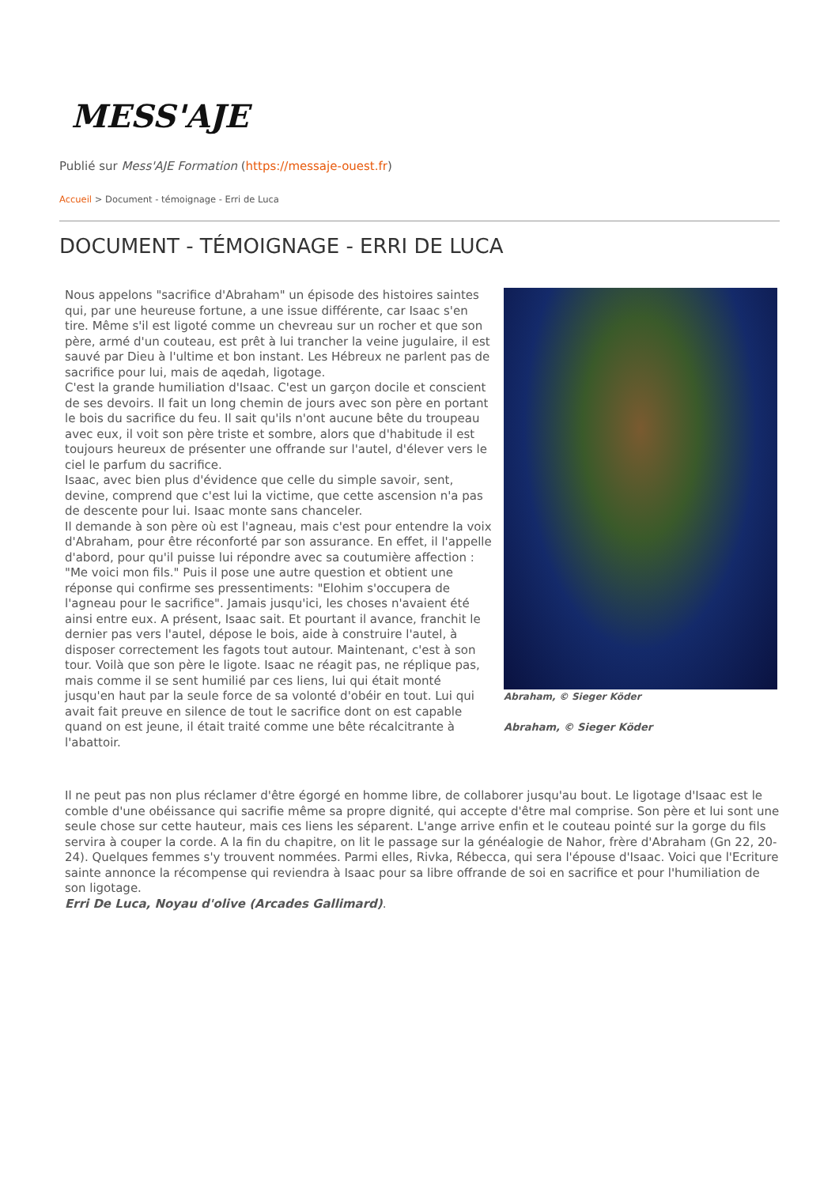MESS'AJE
Publié sur Mess'AJE Formation (https://messaje-ouest.fr)
Accueil > Document - témoignage - Erri de Luca
DOCUMENT - TÉMOIGNAGE - ERRI DE LUCA
Nous appelons "sacrifice d'Abraham" un épisode des histoires saintes qui, par une heureuse fortune, a une issue différente, car Isaac s'en tire. Même s'il est ligoté comme un chevreau sur un rocher et que son père, armé d'un couteau, est prêt à lui trancher la veine jugulaire, il est sauvé par Dieu à l'ultime et bon instant. Les Hébreux ne parlent pas de sacrifice pour lui, mais de aqedah, ligotage.
C'est la grande humiliation d'Isaac. C'est un garçon docile et conscient de ses devoirs. Il fait un long chemin de jours avec son père en portant le bois du sacrifice du feu. Il sait qu'ils n'ont aucune bête du troupeau avec eux, il voit son père triste et sombre, alors que d'habitude il est toujours heureux de présenter une offrande sur l'autel, d'élever vers le ciel le parfum du sacrifice.
Isaac, avec bien plus d'évidence que celle du simple savoir, sent, devine, comprend que c'est lui la victime, que cette ascension n'a pas de descente pour lui. Isaac monte sans chanceler.
Il demande à son père où est l'agneau, mais c'est pour entendre la voix d'Abraham, pour être réconforté par son assurance. En effet, il l'appelle d'abord, pour qu'il puisse lui répondre avec sa coutumière affection : "Me voici mon fils." Puis il pose une autre question et obtient une réponse qui confirme ses pressentiments: "Elohim s'occupera de l'agneau pour le sacrifice". Jamais jusqu'ici, les choses n'avaient été ainsi entre eux. A présent, Isaac sait. Et pourtant il avance, franchit le dernier pas vers l'autel, dépose le bois, aide à construire l'autel, à disposer correctement les fagots tout autour. Maintenant, c'est à son tour. Voilà que son père le ligote. Isaac ne réagit pas, ne réplique pas, mais comme il se sent humilié par ces liens, lui qui était monté jusqu'en haut par la seule force de sa volonté d'obéir en tout. Lui qui avait fait preuve en silence de tout le sacrifice dont on est capable quand on est jeune, il était traité comme une bête récalcitrante à l'abattoir.
Abraham, © Sieger Köder
Abraham, © Sieger Köder
Il ne peut pas non plus réclamer d'être égorgé en homme libre, de collaborer jusqu'au bout. Le ligotage d'Isaac est le comble d'une obéissance qui sacrifie même sa propre dignité, qui accepte d'être mal comprise. Son père et lui sont une seule chose sur cette hauteur, mais ces liens les séparent. L'ange arrive enfin et le couteau pointé sur la gorge du fils servira à couper la corde. A la fin du chapitre, on lit le passage sur la généalogie de Nahor, frère d'Abraham (Gn 22, 20-24). Quelques femmes s'y trouvent nommées. Parmi elles, Rivka, Rébecca, qui sera l'épouse d'Isaac. Voici que l'Ecriture sainte annonce la récompense qui reviendra à Isaac pour sa libre offrande de soi en sacrifice et pour l'humiliation de son ligotage.
Erri De Luca, Noyau d'olive (Arcades Gallimard).